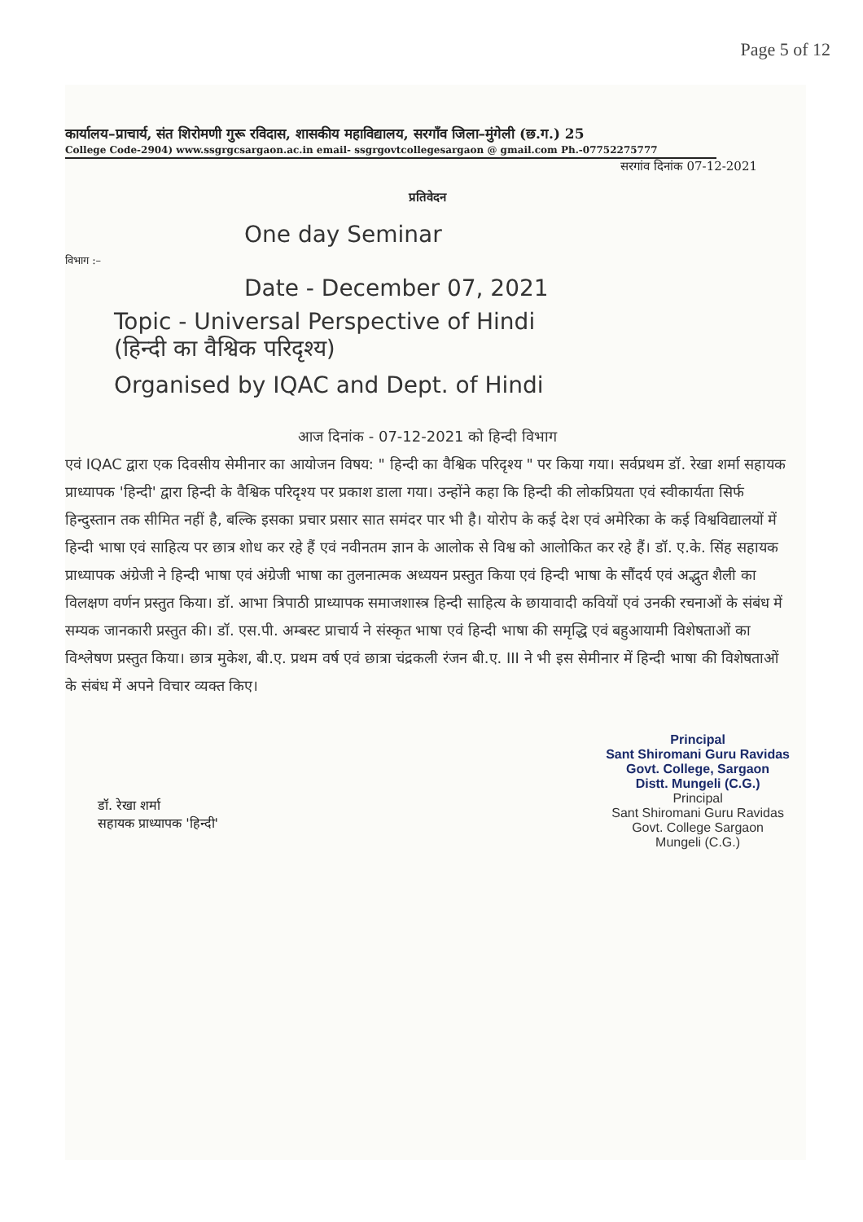Page 5 of 12
कार्यालय–प्राचार्य, संत शिरोमणी गुरू रविदास, शासकीय महाविद्यालय, सरगाँव जिला–मुंगेली (छ.ग.) 25
College Code-2904) www.ssgrgcsargaon.ac.in email- ssgrgovtcollegesargaon @ gmail.com Ph.-07752275777
सरगांव दिनांक 07-12-2021
प्रतिवेदन
One day Seminar
विभाग :–
Date - December 07, 2021
Topic - Universal Perspective of Hindi
(हिन्दी का वैश्विक परिदृश्य)
Organised by IQAC and Dept. of Hindi
आज दिनांक - 07-12-2021 को हिन्दी विभाग
एवं IQAC द्वारा एक दिवसीय सेमीनार का आयोजन विषय: " हिन्दी का वैश्विक परिदृश्य " पर किया गया। सर्वप्रथम डॉ. रेखा शर्मा सहायक प्राध्यापक 'हिन्दी' द्वारा हिन्दी के वैश्विक परिदृश्य पर प्रकाश डाला गया। उन्होंने कहा कि हिन्दी की लोकप्रियता एवं स्वीकार्यता सिर्फ हिन्दुस्तान तक सीमित नहीं है, बल्कि इसका प्रचार प्रसार सात समंदर पार भी है। योरोप के कई देश एवं अमेरिका के कई विश्वविद्यालयों में हिन्दी भाषा एवं साहित्य पर छात्र शोध कर रहे हैं एवं नवीनतम ज्ञान के आलोक से विश्व को आलोकित कर रहे हैं। डॉ. ए.के. सिंह सहायक प्राध्यापक अंग्रेजी ने हिन्दी भाषा एवं अंग्रेजी भाषा का तुलनात्मक अध्ययन प्रस्तुत किया एवं हिन्दी भाषा के सौंदर्य एवं अद्भुत शैली का विलक्षण वर्णन प्रस्तुत किया। डॉ. आभा त्रिपाठी प्राध्यापक समाजशास्त्र हिन्दी साहित्य के छायावादी कवियों एवं उनकी रचनाओं के संबंध में सम्यक जानकारी प्रस्तुत की। डॉ. एस.पी. अम्बस्ट प्राचार्य ने संस्कृत भाषा एवं हिन्दी भाषा की समृद्धि एवं बहुआयामी विशेषताओं का विश्लेषण प्रस्तुत किया। छात्र मुकेश, बी.ए. प्रथम वर्ष एवं छात्रा चंद्रकली रंजन बी.ए. III ने भी इस सेमीनार में हिन्दी भाषा की विशेषताओं के संबंध में अपने विचार व्यक्त किए।
डॉ. रेखा शर्मा
सहायक प्राध्यापक 'हिन्दी'
Principal
Sant Shiromani Guru Ravidas
Govt. College, Sargaon
Distt. Mungeli (C.G.)
Principal
Sant Shiromani Guru Ravidas
Govt. College Sargaon
Mungeli (C.G.)